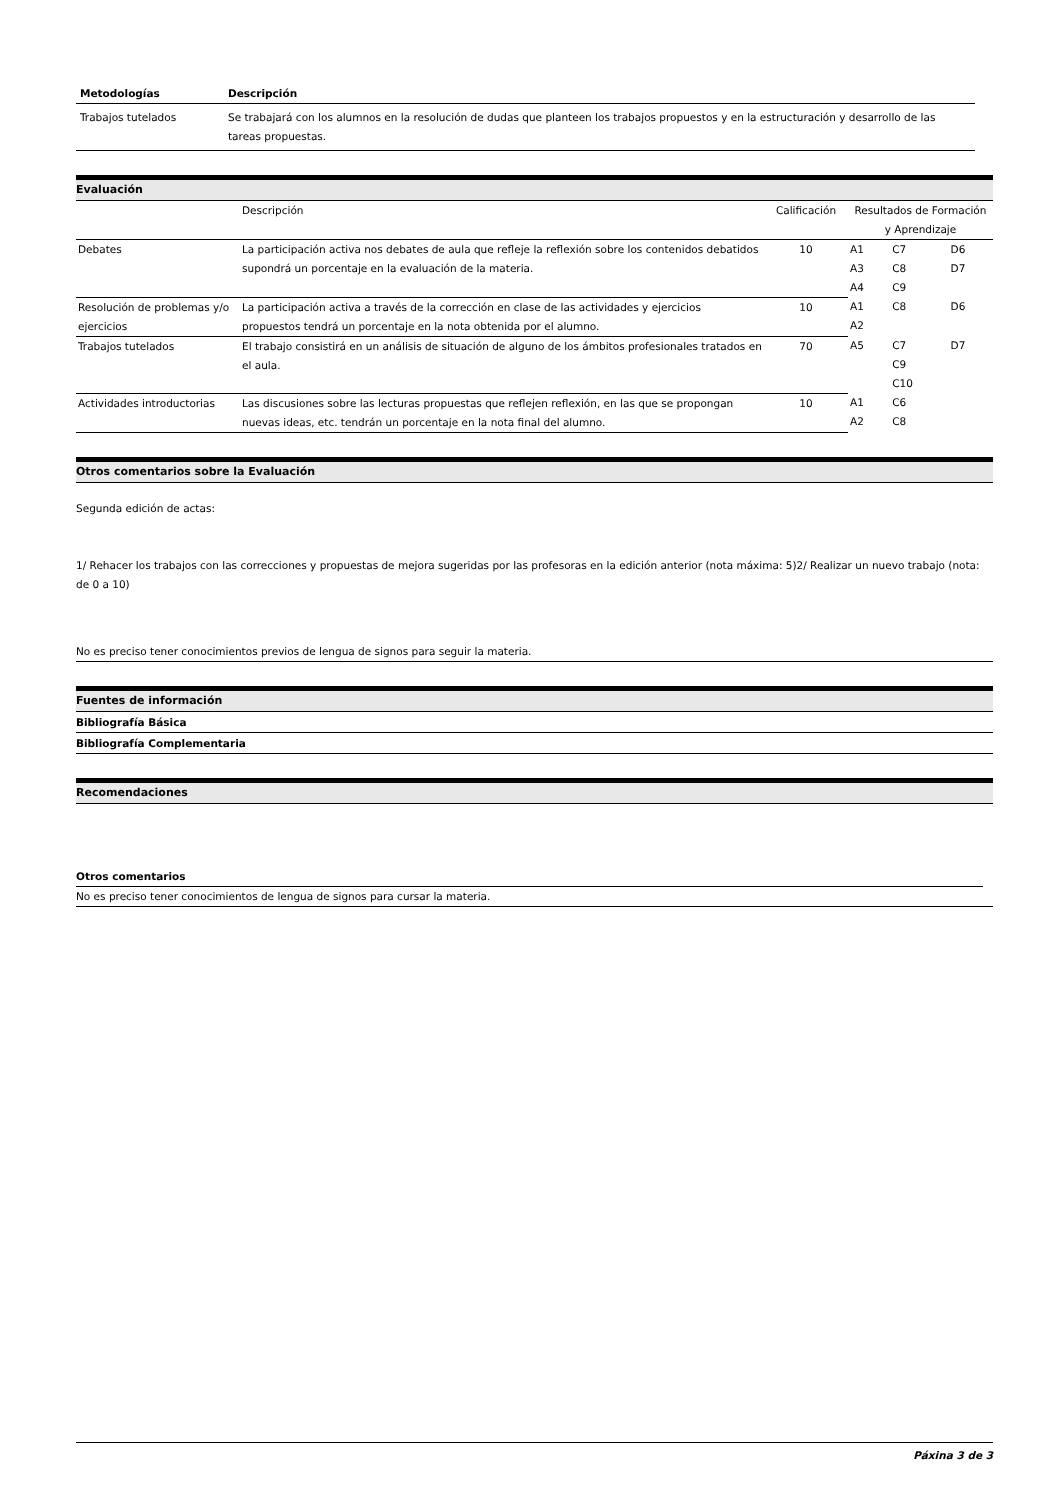| Metodologías | Descripción |
| --- | --- |
| Trabajos tutelados | Se trabajará con los alumnos en la resolución de dudas que planteen los trabajos propuestos y en la estructuración y desarrollo de las tareas propuestas. |
Evaluación
| | Descripción | Calificación | Resultados de Formación y Aprendizaje | | |
| Debates | La participación activa nos debates de aula que refleje la reflexión sobre los contenidos debatidos supondrá un porcentaje en la evaluación de la materia. | 10 | A1 A3 A4 | C7 C8 C9 | D6 D7 |
| Resolución de problemas y/o ejercicios | La participación activa a través de la corrección en clase de las actividades y ejercicios propuestos tendrá un porcentaje en la nota obtenida por el alumno. | 10 | A1 A2 | C8 | D6 |
| Trabajos tutelados | El trabajo consistirá en un análisis de situación de alguno de los ámbitos profesionales tratados en el aula. | 70 | A5 | C7 C9 C10 | D7 |
| Actividades introductorias | Las discusiones sobre las lecturas propuestas que reflejen reflexión, en las que se propongan nuevas ideas, etc. tendrán un porcentaje en la nota final del alumno. | 10 | A1 A2 | C6 C8 | |
Otros comentarios sobre la Evaluación
Segunda edición de actas:
1/ Rehacer los trabajos con las correcciones y propuestas de mejora sugeridas por las profesoras en la edición anterior (nota máxima: 5)2/ Realizar un nuevo trabajo (nota: de 0 a 10)
No es preciso tener conocimientos previos de lengua de signos para seguir la materia.
Fuentes de información
Bibliografía Básica
Bibliografía Complementaria
Recomendaciones
Otros comentarios
No es preciso tener conocimientos de lengua de signos para cursar la materia.
Páxina 3 de 3